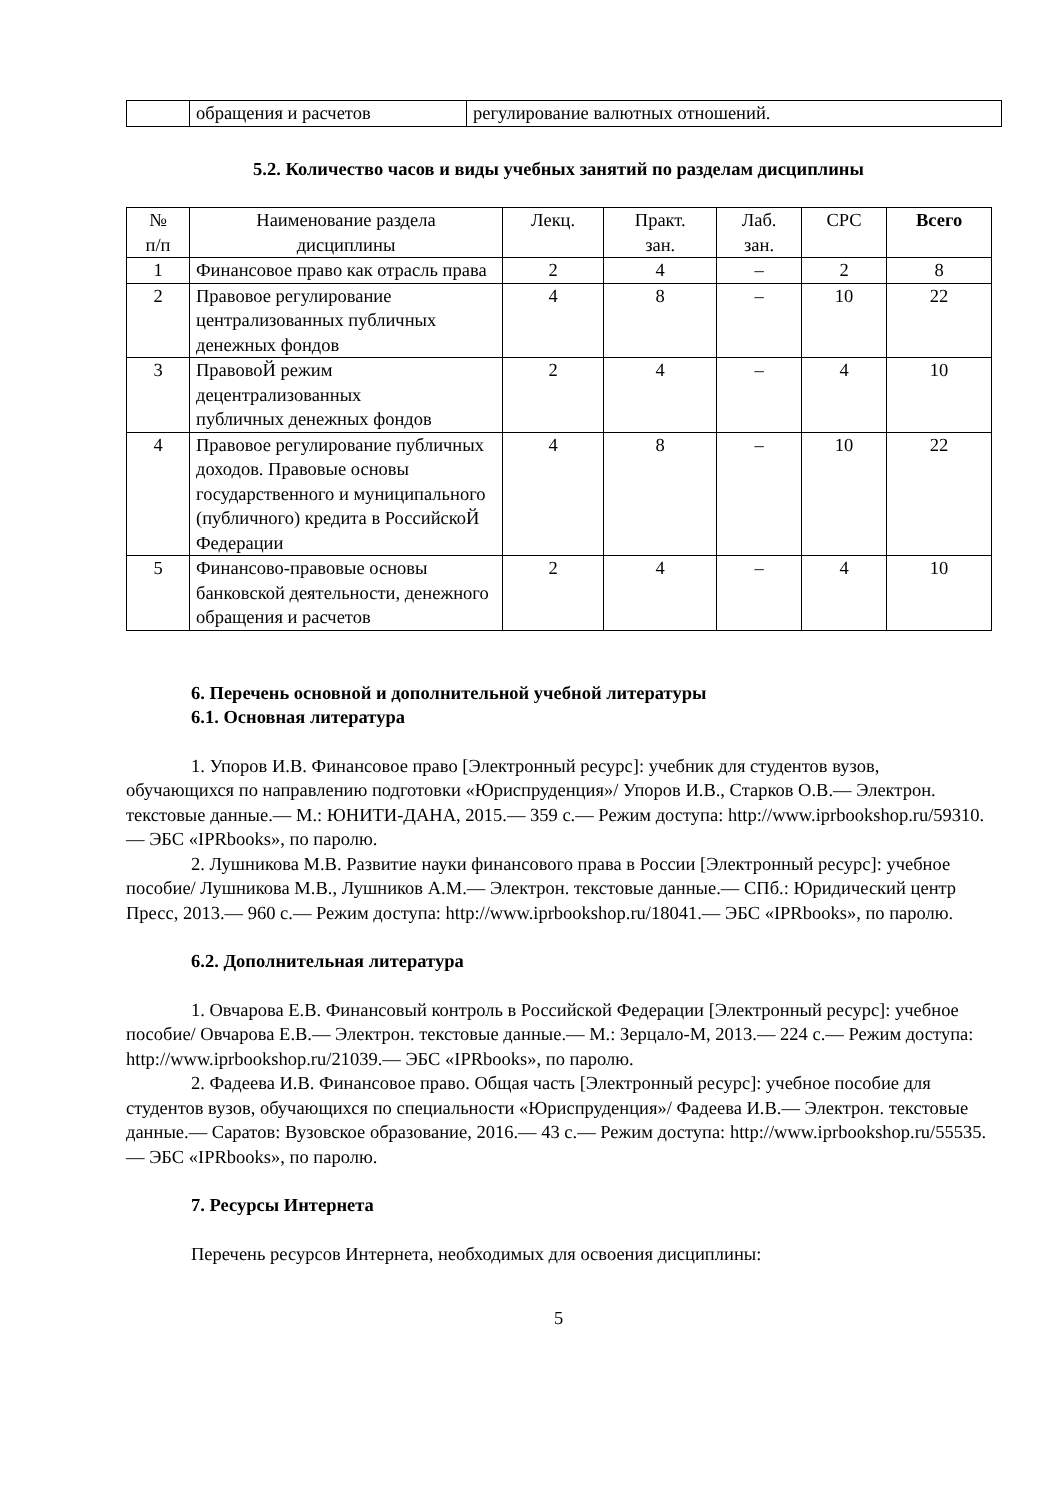| | обращения и расчетов | регулирование валютных отношений. |
5.2. Количество часов и виды учебных занятий по разделам дисциплины
| № п/п | Наименование раздела дисциплины | Лекц. | Практ. зан. | Лаб. зан. | СРС | Всего |
| --- | --- | --- | --- | --- | --- | --- |
| 1 | Финансовое право как отрасль права | 2 | 4 | – | 2 | 8 |
| 2 | Правовое регулирование централизованных публичных денежных фондов | 4 | 8 | – | 10 | 22 |
| 3 | ПравовоЙ режим децентрализованных публичных денежных фондов | 2 | 4 | – | 4 | 10 |
| 4 | Правовое регулирование публичных доходов. Правовые основы государственного и муниципального (публичного) кредита в РоссийскоЙ Федерации | 4 | 8 | – | 10 | 22 |
| 5 | Финансово-правовые основы банковской деятельности, денежного обращения и расчетов | 2 | 4 | – | 4 | 10 |
6. Перечень основной и дополнительной учебной литературы
6.1. Основная литература
1. Упоров И.В. Финансовое право [Электронный ресурс]: учебник для студентов вузов, обучающихся по направлению подготовки «Юриспруденция»/ Упоров И.В., Старков О.В.— Электрон. текстовые данные.— М.: ЮНИТИ-ДАНА, 2015.— 359 c.— Режим доступа: http://www.iprbookshop.ru/59310.— ЭБС «IPRbooks», по паролю.
2. Лушникова М.В. Развитие науки финансового права в России [Электронный ресурс]: учебное пособие/ Лушникова М.В., Лушников А.М.— Электрон. текстовые данные.— СПб.: Юридический центр Пресс, 2013.— 960 c.— Режим доступа: http://www.iprbookshop.ru/18041.— ЭБС «IPRbooks», по паролю.
6.2. Дополнительная литература
1. Овчарова Е.В. Финансовый контроль в Российской Федерации [Электронный ресурс]: учебное пособие/ Овчарова Е.В.— Электрон. текстовые данные.— М.: Зерцало-М, 2013.— 224 c.— Режим доступа: http://www.iprbookshop.ru/21039.— ЭБС «IPRbooks», по паролю.
2. Фадеева И.В. Финансовое право. Общая часть [Электронный ресурс]: учебное пособие для студентов вузов, обучающихся по специальности «Юриспруденция»/ Фадеева И.В.— Электрон. текстовые данные.— Саратов: Вузовское образование, 2016.— 43 c.— Режим доступа: http://www.iprbookshop.ru/55535.— ЭБС «IPRbooks», по паролю.
7. Ресурсы Интернета
Перечень ресурсов Интернета, необходимых для освоения дисциплины:
5